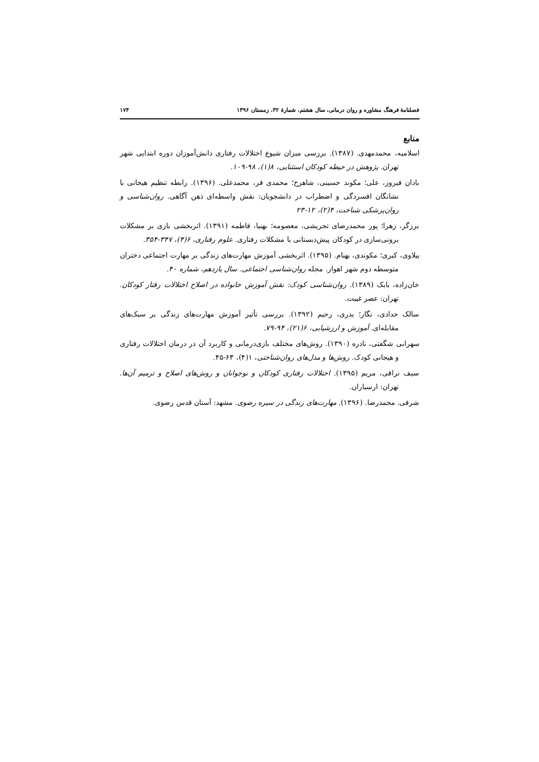فصلنامهٔ فرهنگ مشاوره و روان درمانی، سال هشتم، شمارهٔ ۳۲، زمستان ۱۳۹۶ ۱۷۴
منابع
اسلامیه، محمدمهدی. (۱۳۸۷). بررسی میزان شیوع اختلالات رفتاری دانش‌آموزان دوره ابتدایی شهر تهران. پژوهش در حیطه کودکان استثنایی، ۸(۱)، ۹۸-۱۰۹.
بادان فیروز، علی؛ مکوند حسینی، شاهرخ؛ محمدی فر، محمدعلی. (۱۳۹۶). رابطه تنظیم هیجانی با نشانگان افسردگی و اضطراب در دانشجویان: نقش واسطه‌ای ذهن آگاهی. روان‌شناسی و روان‌پزشکی شناخت، ۴(۲)، ۱۲-۲۳
برزگر، زهرا؛ پور محمدرضای تجریشی، معصومه؛ بهنیا، فاطمه (۱۳۹۱). اثربخشی بازی بر مشکلات برونی‌سازی در کودکان پیش‌دبستانی با مشکلات رفتاری. علوم رفتاری، ۶(۴)، ۳۴۷-۳۵۴.
بیلاوی، کبری؛ مکوندی، بهنام. (۱۳۹۵). اثربخشی آموزش مهارت‌های زندگی بر مهارت اجتماعی دختران متوسطه دوم شهر اهواز. مجله روان‌شناسی اجتماعی. سال یازدهم، شماره ۴۰.
خان‌زاده، بابک (۱۳۸۹). روان‌شناسی کودک: نقش آموزش خانواده در اصلاح اختلالات رفتار کودکان. تهران: عصر غیبت.
سالک حدادی، نگار؛ بدری، رحیم (۱۳۹۲). بررسی تأثیر آموزش مهارت‌های زندگی بر سبک‌های مقابله‌ای. آموزش و ارزشیابی، ۶(۲۱)، ۹۴-۷۹.
سهرابی شگفتی، نادره (۱۳۹۰). روش‌های مختلف بازی‌درمانی و کاربرد آن در درمان اختلالات رفتاری و هیجانی کودک. روش‌ها و مدل‌های روان‌شناختی، ۱(۴)، ۶۳-۴۵.
سیف نراقی، مریم (۱۳۹۵). اختلالات رفتاری کودکان و نوجوانان و روش‌های اصلاح و ترمیم آن‌ها. تهران: ارسباران.
شرفی. محمدرضا. (۱۳۹۶). مهارت‌های زندگی در سیره رضوی. مشهد: آستان قدس رضوی.